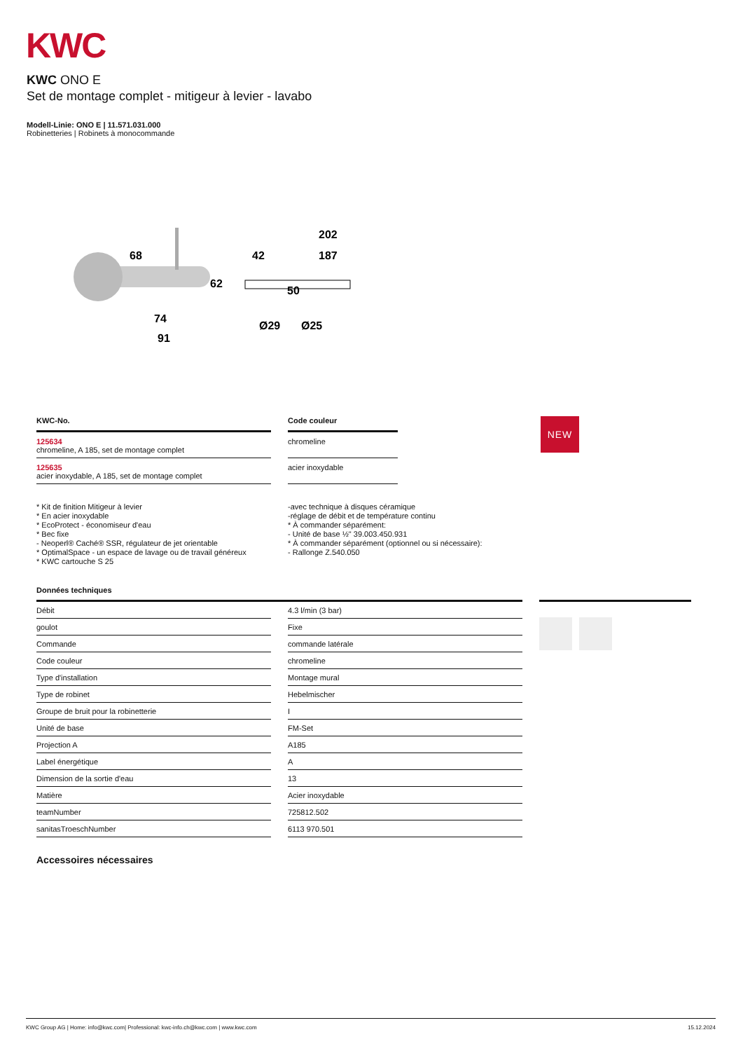KWC
KWC ONO E
Set de montage complet - mitigeur à levier - lavabo
Modell-Linie: ONO E | 11.571.031.000
Robinetteries | Robinets à monocommande
202
187
68
42
74
91
50
62
Ø29
Ø25
KWC-No.
125634
chromeline, A 185, set de montage complet
125635
acier inoxydable, A 185, set de montage complet
Code couleur
chromeline
acier inoxydable
NEW
* Kit de finition Mitigeur à levier
* En acier inoxydable
* EcoProtect - économiseur d'eau
* Bec fixe
- Neoperl® Caché® SSR, régulateur de jet orientable
* OptimalSpace - un espace de lavage ou de travail généreux
* KWC cartouche S 25
-avec technique à disques céramique
-réglage de débit et de température continu
* À commander séparément:
- Unité de base ½" 39.003.450.931
* À commander séparément (optionnel ou si nécessaire):
- Rallonge Z.540.050
Données techniques
| Débit | | 4.3 l/min (3 bar) |
| goulot | | Fixe |
| Commande | | commande latérale |
| Code couleur | | chromeline |
| Type d'installation | | Montage mural |
| Type de robinet | | Hebelmischer |
| Groupe de bruit pour la robinetterie | | I |
| Unité de base | | FM-Set |
| Projection A | | A185 |
| Label énergétique | | A |
| Dimension de la sortie d'eau | | 13 |
| Matière | | Acier inoxydable |
| teamNumber | | 725812.502 |
| sanitasTroeschNumber | | 6113 970.501 |
Accessoires nécessaires
KWC Group AG | Home: info@kwc.com| Professional: kwc-info.ch@kwc.com | www.kwc.com 15.12.2024